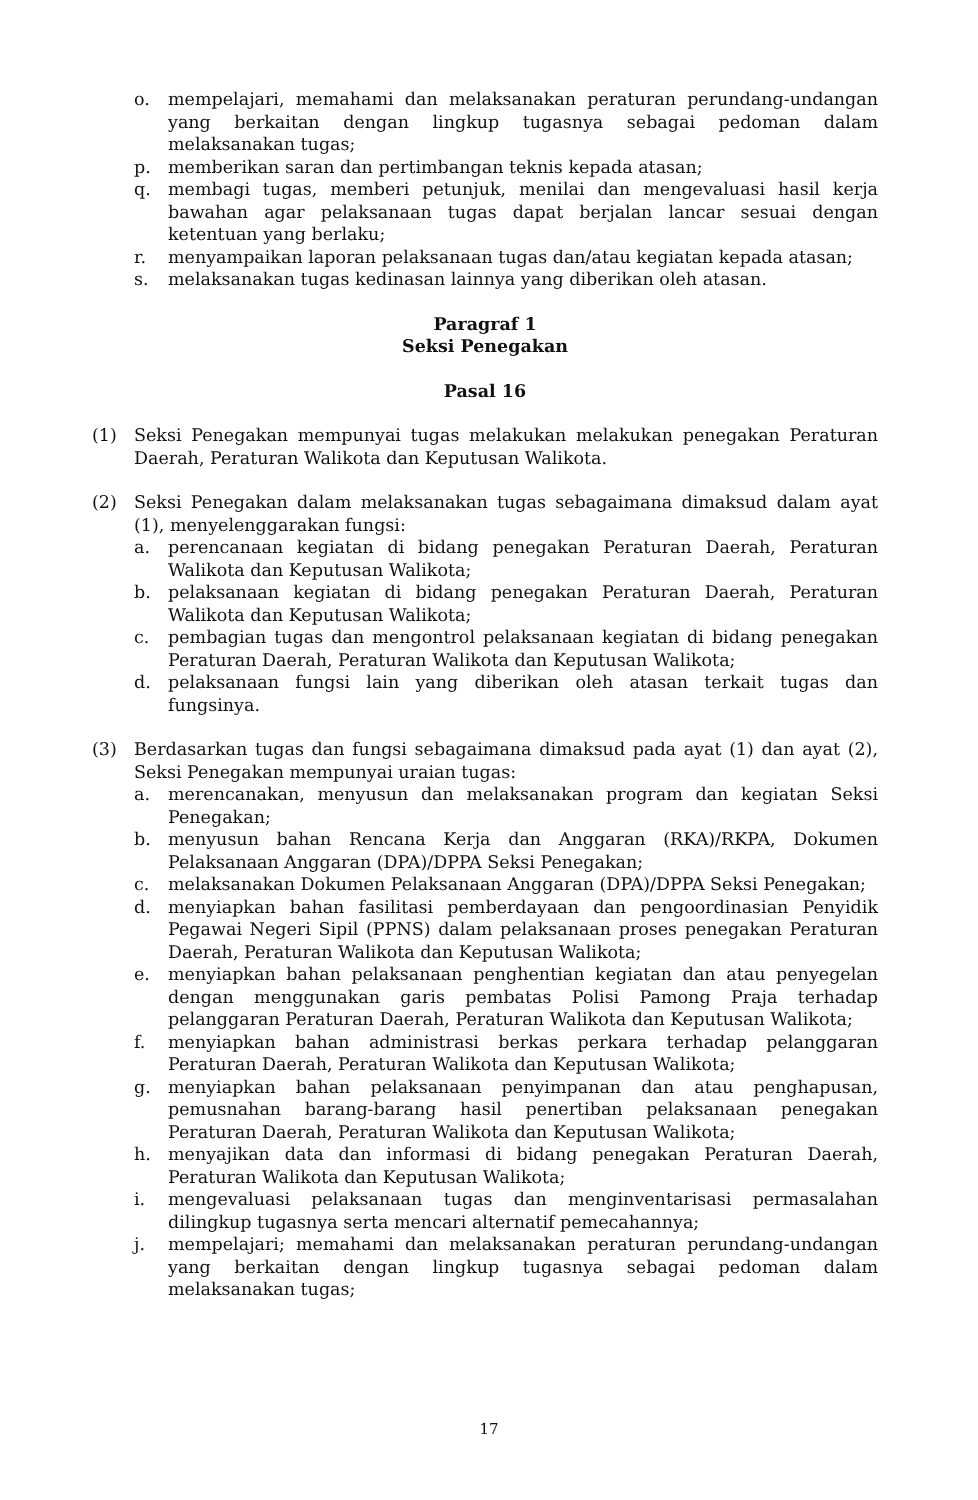o. mempelajari, memahami dan melaksanakan peraturan perundang-undangan yang berkaitan dengan lingkup tugasnya sebagai pedoman dalam melaksanakan tugas;
p. memberikan saran dan pertimbangan teknis kepada atasan;
q. membagi tugas, memberi petunjuk, menilai dan mengevaluasi hasil kerja bawahan agar pelaksanaan tugas dapat berjalan lancar sesuai dengan ketentuan yang berlaku;
r. menyampaikan laporan pelaksanaan tugas dan/atau kegiatan kepada atasan;
s. melaksanakan tugas kedinasan lainnya yang diberikan oleh atasan.
Paragraf 1
Seksi Penegakan
Pasal 16
(1) Seksi Penegakan mempunyai tugas melakukan melakukan penegakan Peraturan Daerah, Peraturan Walikota dan Keputusan Walikota.
(2) Seksi Penegakan dalam melaksanakan tugas sebagaimana dimaksud dalam ayat (1), menyelenggarakan fungsi:
a. perencanaan kegiatan di bidang penegakan Peraturan Daerah, Peraturan Walikota dan Keputusan Walikota;
b. pelaksanaan kegiatan di bidang penegakan Peraturan Daerah, Peraturan Walikota dan Keputusan Walikota;
c. pembagian tugas dan mengontrol pelaksanaan kegiatan di bidang penegakan Peraturan Daerah, Peraturan Walikota dan Keputusan Walikota;
d. pelaksanaan fungsi lain yang diberikan oleh atasan terkait tugas dan fungsinya.
(3) Berdasarkan tugas dan fungsi sebagaimana dimaksud pada ayat (1) dan ayat (2), Seksi Penegakan mempunyai uraian tugas:
a. merencanakan, menyusun dan melaksanakan program dan kegiatan Seksi Penegakan;
b. menyusun bahan Rencana Kerja dan Anggaran (RKA)/RKPA, Dokumen Pelaksanaan Anggaran (DPA)/DPPA Seksi Penegakan;
c. melaksanakan Dokumen Pelaksanaan Anggaran (DPA)/DPPA Seksi Penegakan;
d. menyiapkan bahan fasilitasi pemberdayaan dan pengoordinasian Penyidik Pegawai Negeri Sipil (PPNS) dalam pelaksanaan proses penegakan Peraturan Daerah, Peraturan Walikota dan Keputusan Walikota;
e. menyiapkan bahan pelaksanaan penghentian kegiatan dan atau penyegelan dengan menggunakan garis pembatas Polisi Pamong Praja terhadap pelanggaran Peraturan Daerah, Peraturan Walikota dan Keputusan Walikota;
f. menyiapkan bahan administrasi berkas perkara terhadap pelanggaran Peraturan Daerah, Peraturan Walikota dan Keputusan Walikota;
g. menyiapkan bahan pelaksanaan penyimpanan dan atau penghapusan, pemusnahan barang-barang hasil penertiban pelaksanaan penegakan Peraturan Daerah, Peraturan Walikota dan Keputusan Walikota;
h. menyajikan data dan informasi di bidang penegakan Peraturan Daerah, Peraturan Walikota dan Keputusan Walikota;
i. mengevaluasi pelaksanaan tugas dan menginventarisasi permasalahan dilingkup tugasnya serta mencari alternatif pemecahannya;
j. mempelajari; memahami dan melaksanakan peraturan perundang-undangan yang berkaitan dengan lingkup tugasnya sebagai pedoman dalam melaksanakan tugas;
17